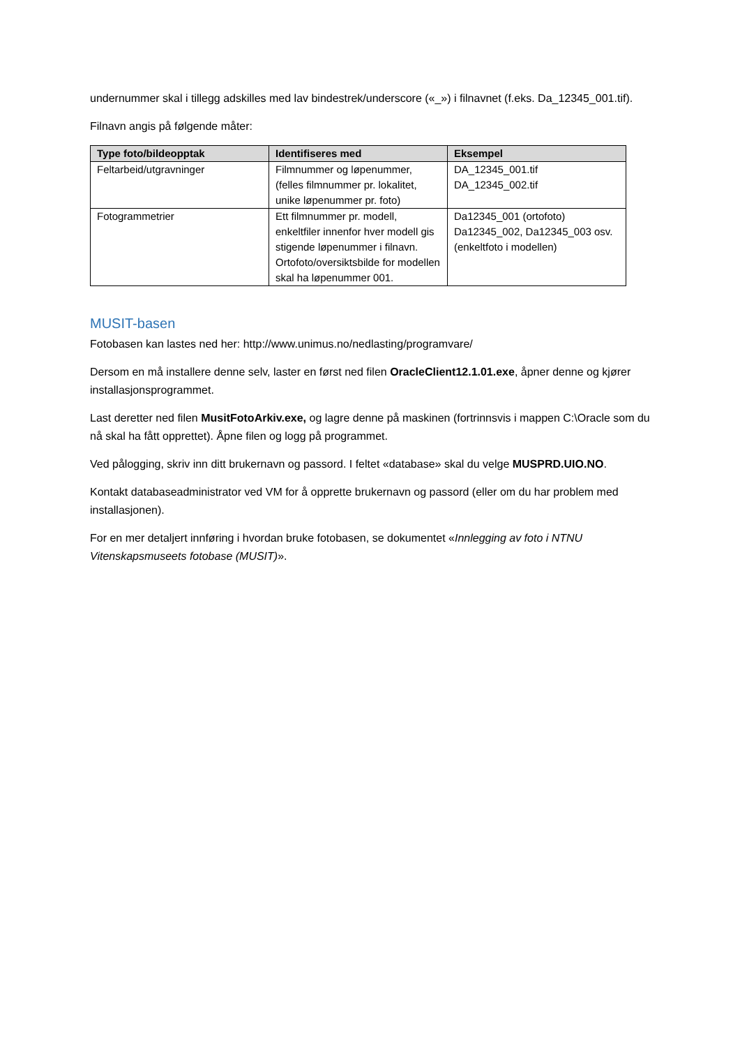undernummer skal i tillegg adskilles med lav bindestrek/underscore («_») i filnavnet (f.eks. Da_12345_001.tif).
Filnavn angis på følgende måter:
| Type foto/bildeopptak | Identifiseres med | Eksempel |
| --- | --- | --- |
| Feltarbeid/utgravninger | Filmnummer og løpenummer, (felles filmnummer pr. lokalitet, unike løpenummer pr. foto) | DA_12345_001.tif DA_12345_002.tif |
| Fotogrammetrier | Ett filmnummer pr. modell, enkeltfiler innenfor hver modell gis stigende løpenummer i filnavn. Ortofoto/oversiktsbilde for modellen skal ha løpenummer 001. | Da12345_001 (ortofoto) Da12345_002, Da12345_003 osv. (enkeltfoto i modellen) |
MUSIT-basen
Fotobasen kan lastes ned her: http://www.unimus.no/nedlasting/programvare/
Dersom en må installere denne selv, laster en først ned filen OracleClient12.1.01.exe, åpner denne og kjører installasjonsprogrammet.
Last deretter ned filen MusitFotoArkiv.exe, og lagre denne på maskinen (fortrinnsvis i mappen C:\Oracle som du nå skal ha fått opprettet). Åpne filen og logg på programmet.
Ved pålogging, skriv inn ditt brukernavn og passord. I feltet «database» skal du velge MUSPRD.UIO.NO.
Kontakt databaseadministrator ved VM for å opprette brukernavn og passord (eller om du har problem med installasjonen).
For en mer detaljert innføring i hvordan bruke fotobasen, se dokumentet «Innlegging av foto i NTNU Vitenskapsmuseets fotobase (MUSIT)».